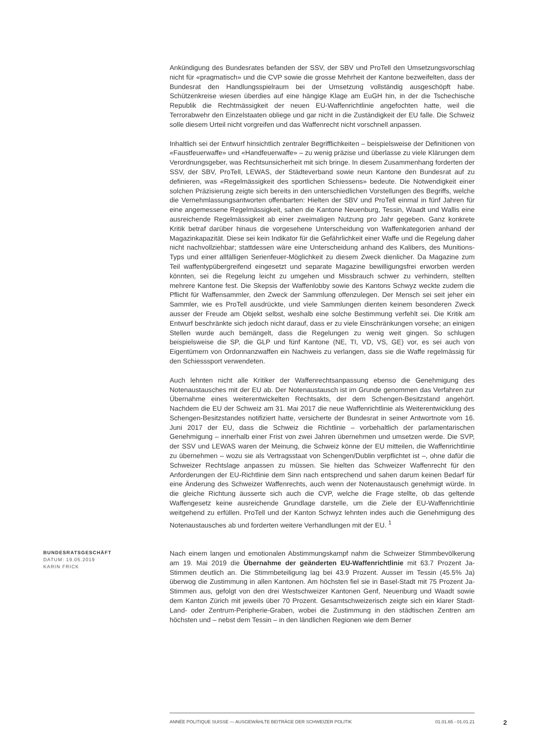Ankündigung des Bundesrates befanden der SSV, der SBV und ProTell den Umsetzungsvorschlag nicht für «pragmatisch» und die CVP sowie die grosse Mehrheit der Kantone bezweifelten, dass der Bundesrat den Handlungsspielraum bei der Umsetzung vollständig ausgeschöpft habe. Schützenkreise wiesen überdies auf eine hängige Klage am EuGH hin, in der die Tschechische Republik die Rechtmässigkeit der neuen EU-Waffenrichtlinie angefochten hatte, weil die Terrorabwehr den Einzelstaaten obliege und gar nicht in die Zuständigkeit der EU falle. Die Schweiz solle diesem Urteil nicht vorgreifen und das Waffenrecht nicht vorschnell anpassen.
Inhaltlich sei der Entwurf hinsichtlich zentraler Begrifflichkeiten – beispielsweise der Definitionen von «Faustfeuerwaffe» und «Handfeuerwaffe» – zu wenig präzise und überlasse zu viele Klärungen dem Verordnungsgeber, was Rechtsunsicherheit mit sich bringe. In diesem Zusammenhang forderten der SSV, der SBV, ProTell, LEWAS, der Städteverband sowie neun Kantone den Bundesrat auf zu definieren, was «Regelmässigkeit des sportlichen Schiessens» bedeute. Die Notwendigkeit einer solchen Präzisierung zeigte sich bereits in den unterschiedlichen Vorstellungen des Begriffs, welche die Vernehmlassungsantworten offenbarten: Hielten der SBV und ProTell einmal in fünf Jahren für eine angemessene Regelmässigkeit, sahen die Kantone Neuenburg, Tessin, Waadt und Wallis eine ausreichende Regelmässigkeit ab einer zweimaligen Nutzung pro Jahr gegeben. Ganz konkrete Kritik betraf darüber hinaus die vorgesehene Unterscheidung von Waffenkategorien anhand der Magazinkapazität. Diese sei kein Indikator für die Gefährlichkeit einer Waffe und die Regelung daher nicht nachvollziehbar; stattdessen wäre eine Unterscheidung anhand des Kalibers, des Munitions-Typs und einer allfälligen Serienfeuer-Möglichkeit zu diesem Zweck dienlicher. Da Magazine zum Teil waffentypübergreifend eingesetzt und separate Magazine bewilligungsfrei erworben werden könnten, sei die Regelung leicht zu umgehen und Missbrauch schwer zu verhindern, stellten mehrere Kantone fest. Die Skepsis der Waffenlobby sowie des Kantons Schwyz weckte zudem die Pflicht für Waffensammler, den Zweck der Sammlung offenzulegen. Der Mensch sei seit jeher ein Sammler, wie es ProTell ausdrückte, und viele Sammlungen dienten keinem besonderen Zweck ausser der Freude am Objekt selbst, weshalb eine solche Bestimmung verfehlt sei. Die Kritik am Entwurf beschränkte sich jedoch nicht darauf, dass er zu viele Einschränkungen vorsehe; an einigen Stellen wurde auch bemängelt, dass die Regelungen zu wenig weit gingen. So schlugen beispielsweise die SP, die GLP und fünf Kantone (NE, TI, VD, VS, GE) vor, es sei auch von Eigentümern von Ordonnanzwaffen ein Nachweis zu verlangen, dass sie die Waffe regelmässig für den Schiesssport verwendeten.
Auch lehnten nicht alle Kritiker der Waffenrechtsanpassung ebenso die Genehmigung des Notenaustausches mit der EU ab. Der Notenaustausch ist im Grunde genommen das Verfahren zur Übernahme eines weiterentwickelten Rechtsakts, der dem Schengen-Besitzstand angehört. Nachdem die EU der Schweiz am 31. Mai 2017 die neue Waffenrichtlinie als Weiterentwicklung des Schengen-Besitzstandes notifiziert hatte, versicherte der Bundesrat in seiner Antwortnote vom 16. Juni 2017 der EU, dass die Schweiz die Richtlinie – vorbehaltlich der parlamentarischen Genehmigung – innerhalb einer Frist von zwei Jahren übernehmen und umsetzen werde. Die SVP, der SSV und LEWAS waren der Meinung, die Schweiz könne der EU mitteilen, die Waffenrichtlinie zu übernehmen – wozu sie als Vertragsstaat von Schengen/Dublin verpflichtet ist –, ohne dafür die Schweizer Rechtslage anpassen zu müssen. Sie hielten das Schweizer Waffenrecht für den Anforderungen der EU-Richtlinie dem Sinn nach entsprechend und sahen darum keinen Bedarf für eine Änderung des Schweizer Waffenrechts, auch wenn der Notenaustausch genehmigt würde. In die gleiche Richtung äusserte sich auch die CVP, welche die Frage stellte, ob das geltende Waffengesetz keine ausreichende Grundlage darstelle, um die Ziele der EU-Waffenrichtlinie weitgehend zu erfüllen. ProTell und der Kanton Schwyz lehnten indes auch die Genehmigung des Notenaustausches ab und forderten weitere Verhandlungen mit der EU. <sup>1</sup>
BUNDESRATSGESCHÄFT
DATUM: 19.05.2019
KARIN FRICK
Nach einem langen und emotionalen Abstimmungskampf nahm die Schweizer Stimmbevölkerung am 19. Mai 2019 die Übernahme der geänderten EU-Waffenrichtlinie mit 63.7 Prozent Ja-Stimmen deutlich an. Die Stimmbeteiligung lag bei 43.9 Prozent. Ausser im Tessin (45.5% Ja) überwog die Zustimmung in allen Kantonen. Am höchsten fiel sie in Basel-Stadt mit 75 Prozent Ja-Stimmen aus, gefolgt von den drei Westschweizer Kantonen Genf, Neuenburg und Waadt sowie dem Kanton Zürich mit jeweils über 70 Prozent. Gesamtschweizerisch zeigte sich ein klarer Stadt-Land- oder Zentrum-Peripherie-Graben, wobei die Zustimmung in den städtischen Zentren am höchsten und – nebst dem Tessin – in den ländlichen Regionen wie dem Berner
ANNÉE POLITIQUE SUISSE — AUSGEWÄHLTE BEITRÄGE DER SCHWEIZER POLITIK 01.01.65 - 01.01.21
2